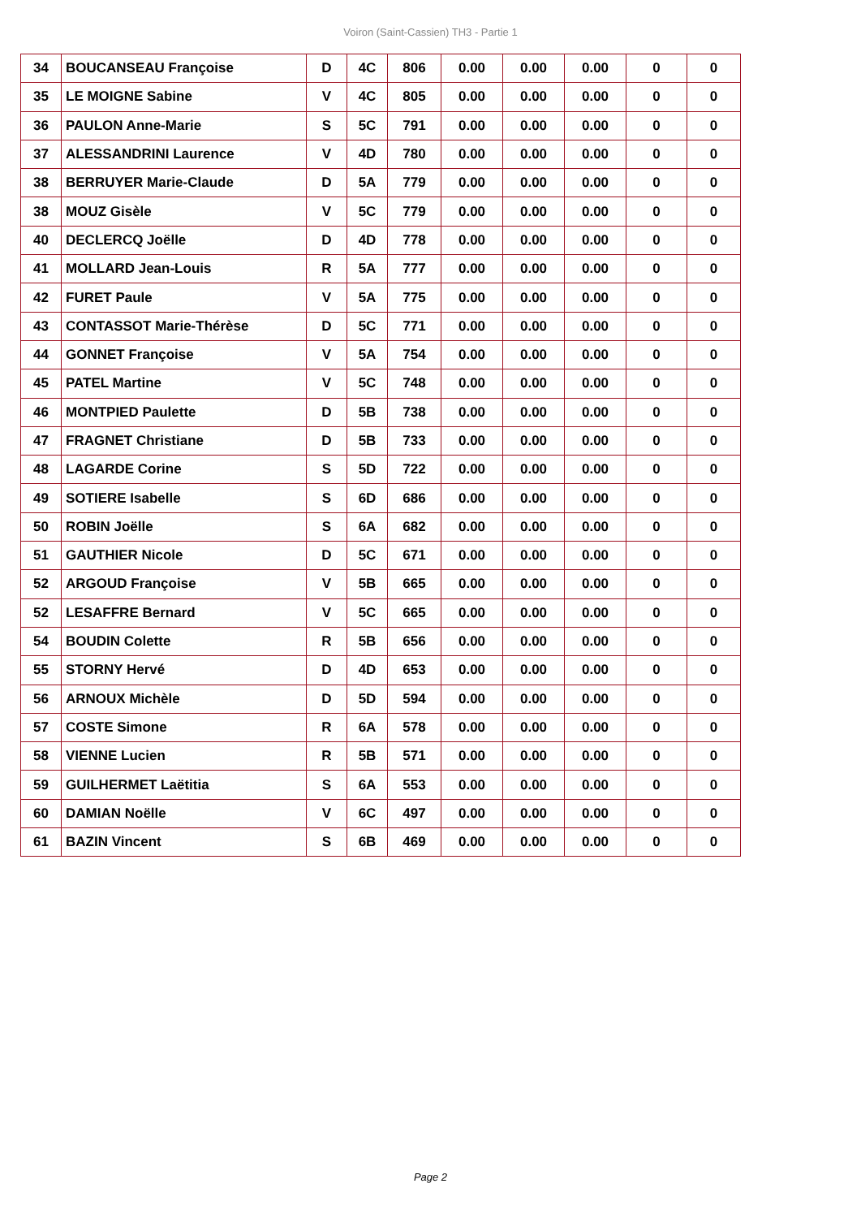Voiron (Saint-Cassien) TH3 - Partie 1
| 34 | BOUCANSEAU Françoise | D | 4C | 806 | 0.00 | 0.00 | 0.00 | 0 | 0 |
| 35 | LE MOIGNE Sabine | V | 4C | 805 | 0.00 | 0.00 | 0.00 | 0 | 0 |
| 36 | PAULON Anne-Marie | S | 5C | 791 | 0.00 | 0.00 | 0.00 | 0 | 0 |
| 37 | ALESSANDRINI Laurence | V | 4D | 780 | 0.00 | 0.00 | 0.00 | 0 | 0 |
| 38 | BERRUYER Marie-Claude | D | 5A | 779 | 0.00 | 0.00 | 0.00 | 0 | 0 |
| 38 | MOUZ Gisèle | V | 5C | 779 | 0.00 | 0.00 | 0.00 | 0 | 0 |
| 40 | DECLERCQ Joëlle | D | 4D | 778 | 0.00 | 0.00 | 0.00 | 0 | 0 |
| 41 | MOLLARD Jean-Louis | R | 5A | 777 | 0.00 | 0.00 | 0.00 | 0 | 0 |
| 42 | FURET Paule | V | 5A | 775 | 0.00 | 0.00 | 0.00 | 0 | 0 |
| 43 | CONTASSOT Marie-Thérèse | D | 5C | 771 | 0.00 | 0.00 | 0.00 | 0 | 0 |
| 44 | GONNET Françoise | V | 5A | 754 | 0.00 | 0.00 | 0.00 | 0 | 0 |
| 45 | PATEL Martine | V | 5C | 748 | 0.00 | 0.00 | 0.00 | 0 | 0 |
| 46 | MONTPIED Paulette | D | 5B | 738 | 0.00 | 0.00 | 0.00 | 0 | 0 |
| 47 | FRAGNET Christiane | D | 5B | 733 | 0.00 | 0.00 | 0.00 | 0 | 0 |
| 48 | LAGARDE Corine | S | 5D | 722 | 0.00 | 0.00 | 0.00 | 0 | 0 |
| 49 | SOTIERE Isabelle | S | 6D | 686 | 0.00 | 0.00 | 0.00 | 0 | 0 |
| 50 | ROBIN Joëlle | S | 6A | 682 | 0.00 | 0.00 | 0.00 | 0 | 0 |
| 51 | GAUTHIER Nicole | D | 5C | 671 | 0.00 | 0.00 | 0.00 | 0 | 0 |
| 52 | ARGOUD Françoise | V | 5B | 665 | 0.00 | 0.00 | 0.00 | 0 | 0 |
| 52 | LESAFFRE Bernard | V | 5C | 665 | 0.00 | 0.00 | 0.00 | 0 | 0 |
| 54 | BOUDIN Colette | R | 5B | 656 | 0.00 | 0.00 | 0.00 | 0 | 0 |
| 55 | STORNY Hervé | D | 4D | 653 | 0.00 | 0.00 | 0.00 | 0 | 0 |
| 56 | ARNOUX Michèle | D | 5D | 594 | 0.00 | 0.00 | 0.00 | 0 | 0 |
| 57 | COSTE Simone | R | 6A | 578 | 0.00 | 0.00 | 0.00 | 0 | 0 |
| 58 | VIENNE Lucien | R | 5B | 571 | 0.00 | 0.00 | 0.00 | 0 | 0 |
| 59 | GUILHERMET Laëtitia | S | 6A | 553 | 0.00 | 0.00 | 0.00 | 0 | 0 |
| 60 | DAMIAN Noëlle | V | 6C | 497 | 0.00 | 0.00 | 0.00 | 0 | 0 |
| 61 | BAZIN Vincent | S | 6B | 469 | 0.00 | 0.00 | 0.00 | 0 | 0 |
Page 2